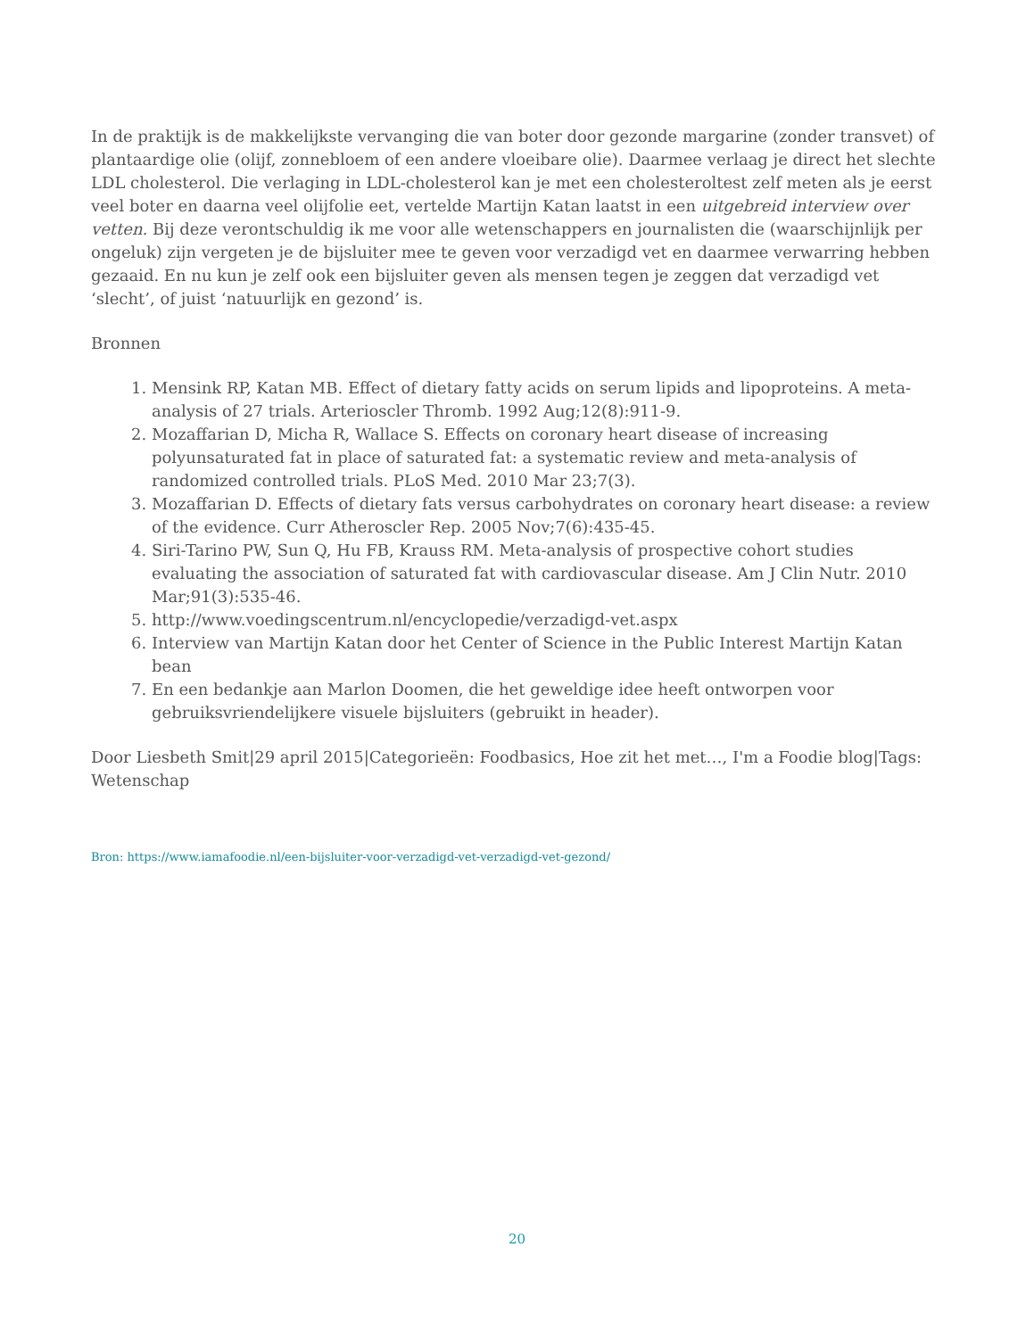In de praktijk is de makkelijkste vervanging die van boter door gezonde margarine (zonder transvet) of plantaardige olie (olijf, zonnebloem of een andere vloeibare olie). Daarmee verlaag je direct het slechte LDL cholesterol. Die verlaging in LDL-cholesterol kan je met een cholesteroltest zelf meten als je eerst veel boter en daarna veel olijfolie eet, vertelde Martijn Katan laatst in een uitgebreid interview over vetten. Bij deze verontschuldig ik me voor alle wetenschappers en journalisten die (waarschijnlijk per ongeluk) zijn vergeten je de bijsluiter mee te geven voor verzadigd vet en daarmee verwarring hebben gezaaid. En nu kun je zelf ook een bijsluiter geven als mensen tegen je zeggen dat verzadigd vet ‘slecht’, of juist ‘natuurlijk en gezond’ is.
Bronnen
1. Mensink RP, Katan MB. Effect of dietary fatty acids on serum lipids and lipoproteins. A meta-analysis of 27 trials. Arterioscler Thromb. 1992 Aug;12(8):911-9.
2. Mozaffarian D, Micha R, Wallace S. Effects on coronary heart disease of increasing polyunsaturated fat in place of saturated fat: a systematic review and meta-analysis of randomized controlled trials. PLoS Med. 2010 Mar 23;7(3).
3. Mozaffarian D. Effects of dietary fats versus carbohydrates on coronary heart disease: a review of the evidence. Curr Atheroscler Rep. 2005 Nov;7(6):435-45.
4. Siri-Tarino PW, Sun Q, Hu FB, Krauss RM. Meta-analysis of prospective cohort studies evaluating the association of saturated fat with cardiovascular disease. Am J Clin Nutr. 2010 Mar;91(3):535-46.
5. http://www.voedingscentrum.nl/encyclopedie/verzadigd-vet.aspx
6. Interview van Martijn Katan door het Center of Science in the Public Interest Martijn Katan bean
7. En een bedankje aan Marlon Doomen, die het geweldige idee heeft ontworpen voor gebruiksvriendelijkere visuele bijsluiters (gebruikt in header).
Door Liesbeth Smit|29 april 2015|Categorieën: Foodbasics, Hoe zit het met…, I'm a Foodie blog|Tags: Wetenschap
Bron: https://www.iamafoodie.nl/een-bijsluiter-voor-verzadigd-vet-verzadigd-vet-gezond/
20